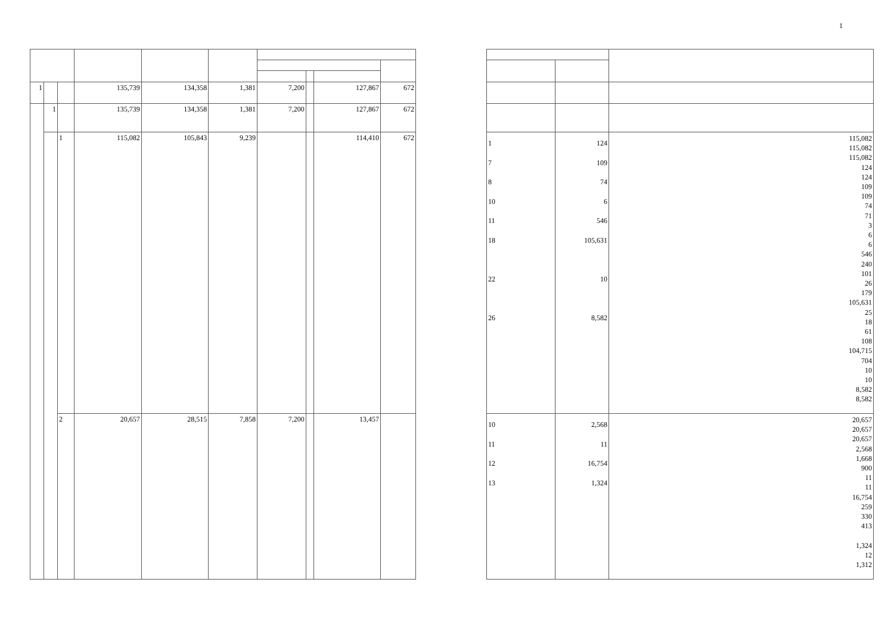1
| 1 | | | 135,739 | 134,358 | 1,381 | 7,200 | | 127,867 | 672 |
| | 1 | | 135,739 | 134,358 | 1,381 | 7,200 | | 127,867 | 672 |
| | | 1 | 115,082 | 105,843 | 9,239 | | | 114,410 | 672 |
| | | 2 | 20,657 | 28,515 | 7,858 | 7,200 | | 13,457 | |
| 1 7 8 10 11 18 22 26 | 124 109 74 6 546 105,631 10 8,582 | 115,082 115,082 115,082 124 124 109 109 74 71 3 6 6 546 240 101 26 179 105,631 25 18 61 108 104,715 704 10 10 8,582 8,582 |
| 10 11 12 13 | 2,568 11 16,754 1,324 | 20,657 20,657 20,657 2,568 1,668 900 11 11 16,754 259 330 413 1,324 12 1,312 |